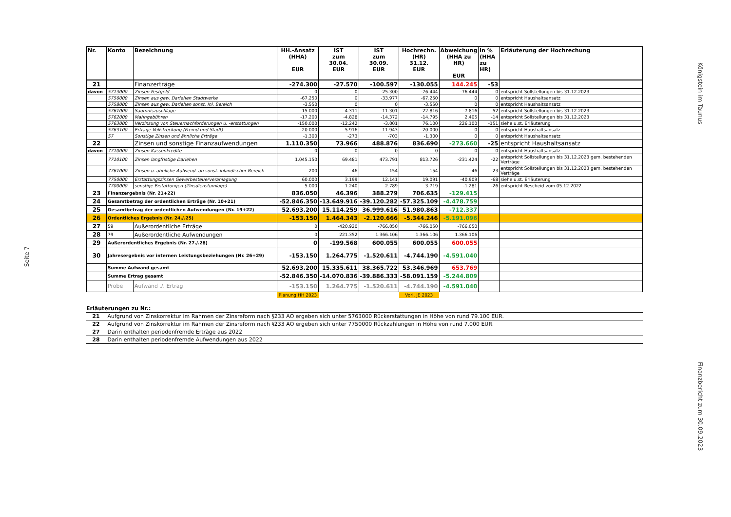Seite 7
Königstein im Taunus
Finanzbericht zum 30.09.2023
| Nr. | Konto | Bezeichnung | HH.-Ansatz (HHA) EUR | IST zum 30.04. EUR | IST zum 30.09. EUR | Hochrechn. (HR) 31.12. EUR | Abweichung (HHA zu HR) EUR | in % (HHA zu HR) | Erläuterung der Hochrechung |
| --- | --- | --- | --- | --- | --- | --- | --- | --- | --- |
| 21 | | Finanzerträge | -274.300 | -27.570 | -100.597 | -130.055 | 144.245 | -53 | |
| davon | 5713000 | Zinsen Festgeld | 0 | 0 | -25.300 | -76.444 | -76.444 | 0 | entspricht Sollstellungen bis 31.12.2023 |
| | 5756000 | Zinsen aus gew. Darlehen Stadtwerke | -67.250 | 0 | -33.977 | -67.250 | 0 | 0 | entspricht Haushaltsansatz |
| | 5758000 | Zinsen aus gew. Darlehen sonst. Inl. Bereich | -3.550 | 0 | 0 | -3.550 | 0 | 0 | entspricht Haushaltsansatz |
| | 5761000 | Säumniszuschläge | -15.000 | -4.311 | -11.301 | -22.816 | -7.816 | 52 | entspricht Sollstellungen bis 31.12.2023 |
| | 5762000 | Mahngebühren | -17.200 | -4.828 | -14.372 | -14.795 | 2.405 | -14 | entspricht Sollstellungen bis 31.12.2023 |
| | 5763000 | Verzinsung von Steuernachforderungen u. -erstattungen | -150.000 | -12.242 | -3.001 | 76.100 | 226.100 | -151 | siehe u.st. Erläuterung |
| | 5763100 | Erträge Vollstreckung (Fremd und Stadt) | -20.000 | -5.916 | -11.943 | -20.000 | 0 | 0 | entspricht Haushaltsansatz |
| | 57 | Sonstige Zinsen und ähnliche Erträge | -1.300 | -273 | -703 | -1.300 | 0 | 0 | entspricht Haushaltsansatz |
| 22 | | Zinsen und sonstige Finanzaufwendungen | 1.110.350 | 73.966 | 488.876 | 836.690 | -273.660 | -25 | entspricht Haushaltsansatz |
| davon | 7710000 | Zinsen Kassenkredite | 0 | 0 | 0 | 0 | 0 | 0 | entspricht Haushaltsansatz |
| | 7710100 | Zinsen langfristige Darlehen | 1.045.150 | 69.481 | 473.791 | 813.726 | -231.424 | -22 | entspricht Sollstellungen bis 31.12.2023 gem. bestehenden Verträge |
| | 7761000 | Zinsen u. ähnliche Aufwend. an sonst. inländischer Bereich | 200 | 46 | 154 | 154 | -46 | -23 | entspricht Sollstellungen bis 31.12.2023 gem. bestehenden Verträge |
| | 7750000 | Erstattungszinsen Gewerbesteuerveranlagung | 60.000 | 3.199 | 12.141 | 19.091 | -40.909 | -68 | siehe u.st. Erläuterung |
| | 7700000 | sonstige Erstattungen (Zinsdienstumlage) | 5.000 | 1.240 | 2.789 | 3.719 | -1.281 | -26 | entspricht Bescheid vom 05.12.2022 |
| 23 | Finanzergebnis (Nr. 21+22) | | 836.050 | 46.396 | 388.279 | 706.635 | -129.415 | | |
| 24 | Gesamtbetrag der ordentlichen Erträge (Nr. 10+21) | | -52.846.350 | -13.649.916 | -39.120.282 | -57.325.109 | -4.478.759 | | |
| 25 | Gesamtbetrag der ordentlichen Aufwendungen (Nr. 19+22) | | 52.693.200 | 15.114.259 | 36.999.616 | 51.980.863 | -712.337 | | |
| 26 | Ordentliches Ergebnis (Nr. 24./.25) | | -153.150 | 1.464.343 | -2.120.666 | -5.344.246 | -5.191.096 | | |
| 27 | 59 | Außerordentliche Erträge | 0 | -420.920 | -766.050 | -766.050 | -766.050 | | |
| 28 | 79 | Außerordentliche Aufwendungen | 0 | 221.352 | 1.366.106 | 1.366.106 | 1.366.106 | | |
| 29 | Außerordentliches Ergebnis (Nr. 27./.28) | | 0 | -199.568 | 600.055 | 600.055 | 600.055 | | |
| 30 | Jahresergebnis vor internen Leistungsbeziehungen (Nr. 26+29) | | -153.150 | 1.264.775 | -1.520.611 | -4.744.190 | -4.591.040 | | |
| | Summe Aufwand gesamt | | 52.693.200 | 15.335.611 | 38.365.722 | 53.346.969 | 653.769 | | |
| | Summe Ertrag gesamt | | -52.846.350 | -14.070.836 | -39.886.333 | -58.091.159 | -5.244.809 | | |
| | Probe | Aufwand ./. Ertrag | -153.150 | 1.264.775 | -1.520.611 | -4.744.190 | -4.591.040 | | |
| | | | Planung HH 2023 | | | Vorl. JE 2023 | | | |
Erläuterungen zu Nr.:
21 Aufgrund von Zinskorrektur im Rahmen der Zinsreform nach §233 AO ergeben sich unter 5763000 Rückerstattungen in Höhe von rund 79.100 EUR.
22 Aufgrund von Zinskorrektur im Rahmen der Zinsreform nach §233 AO ergeben sich unter 7750000 Rückzahlungen in Höhe von rund 7.000 EUR.
27 Darin enthalten periodenfremde Erträge aus 2022
28 Darin enthalten periodenfremde Aufwendungen aus 2022